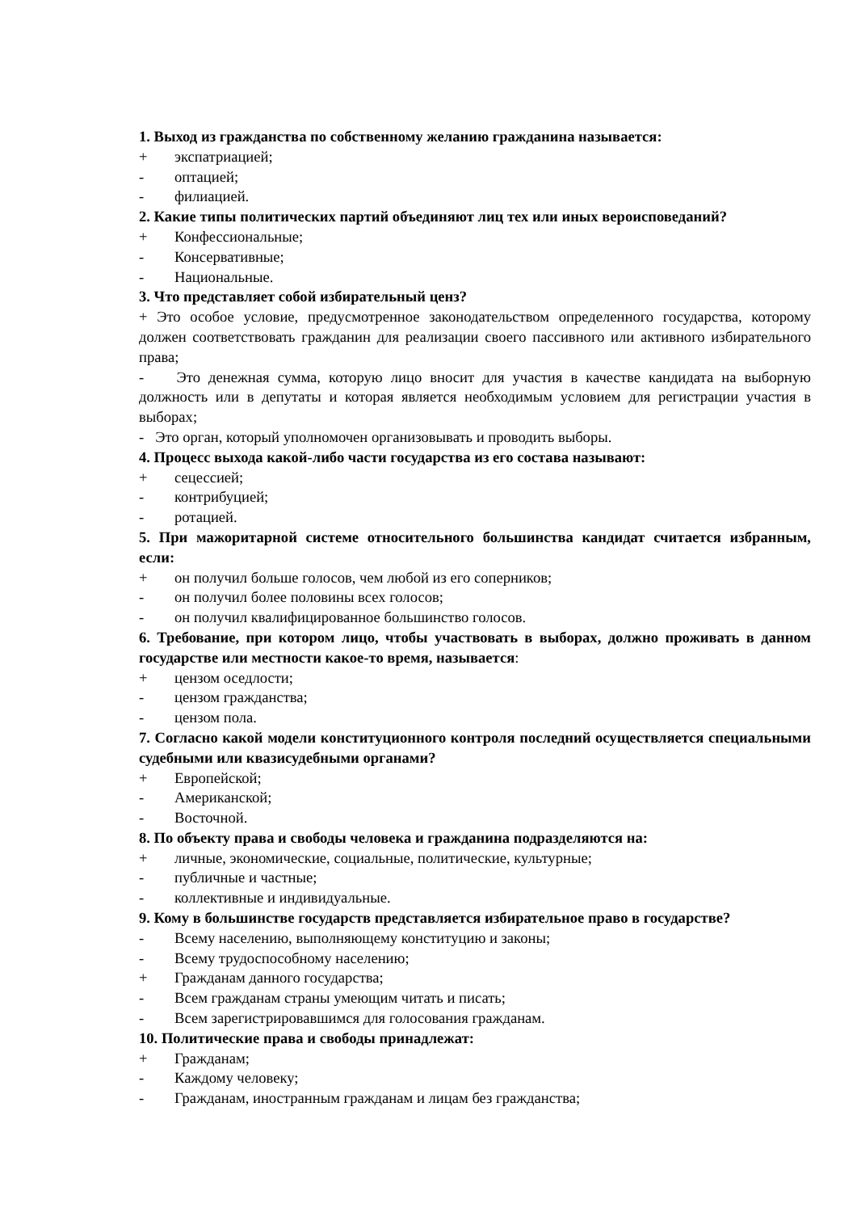1. Выход из гражданства по собственному желанию гражданина называется:
+ экспатриацией;
- оптацией;
- филиацией.
2. Какие типы политических партий объединяют лиц тех или иных вероисповеданий?
+ Конфессиональные;
- Консервативные;
- Национальные.
3. Что представляет собой избирательный ценз?
+ Это особое условие, предусмотренное законодательством определенного государства, которому должен соответствовать гражданин для реализации своего пассивного или активного избирательного права;
- Это денежная сумма, которую лицо вносит для участия в качестве кандидата на выборную должность или в депутаты и которая является необходимым условием для регистрации участия в выборах;
- Это орган, который уполномочен организовывать и проводить выборы.
4. Процесс выхода какой-либо части государства из его состава называют:
+ сецессией;
- контрибуцией;
- ротацией.
5. При мажоритарной системе относительного большинства кандидат считается избранным, если:
+ он получил больше голосов, чем любой из его соперников;
- он получил более половины всех голосов;
- он получил квалифицированное большинство голосов.
6. Требование, при котором лицо, чтобы участвовать в выборах, должно проживать в данном государстве или местности какое-то время, называется:
+ цензом оседлости;
- цензом гражданства;
- цензом пола.
7. Согласно какой модели конституционного контроля последний осуществляется специальными судебными или квазисудебными органами?
+ Европейской;
- Американской;
- Восточной.
8. По объекту права и свободы человека и гражданина подразделяются на:
+ личные, экономические, социальные, политические, культурные;
- публичные и частные;
- коллективные и индивидуальные.
9. Кому в большинстве государств представляется избирательное право в государстве?
- Всему населению, выполняющему конституцию и законы;
- Всему трудоспособному населению;
+ Гражданам данного государства;
- Всем гражданам страны умеющим читать и писать;
- Всем зарегистрировавшимся для голосования гражданам.
10. Политические права и свободы принадлежат:
+ Гражданам;
- Каждому человеку;
- Гражданам, иностранным гражданам и лицам без гражданства;